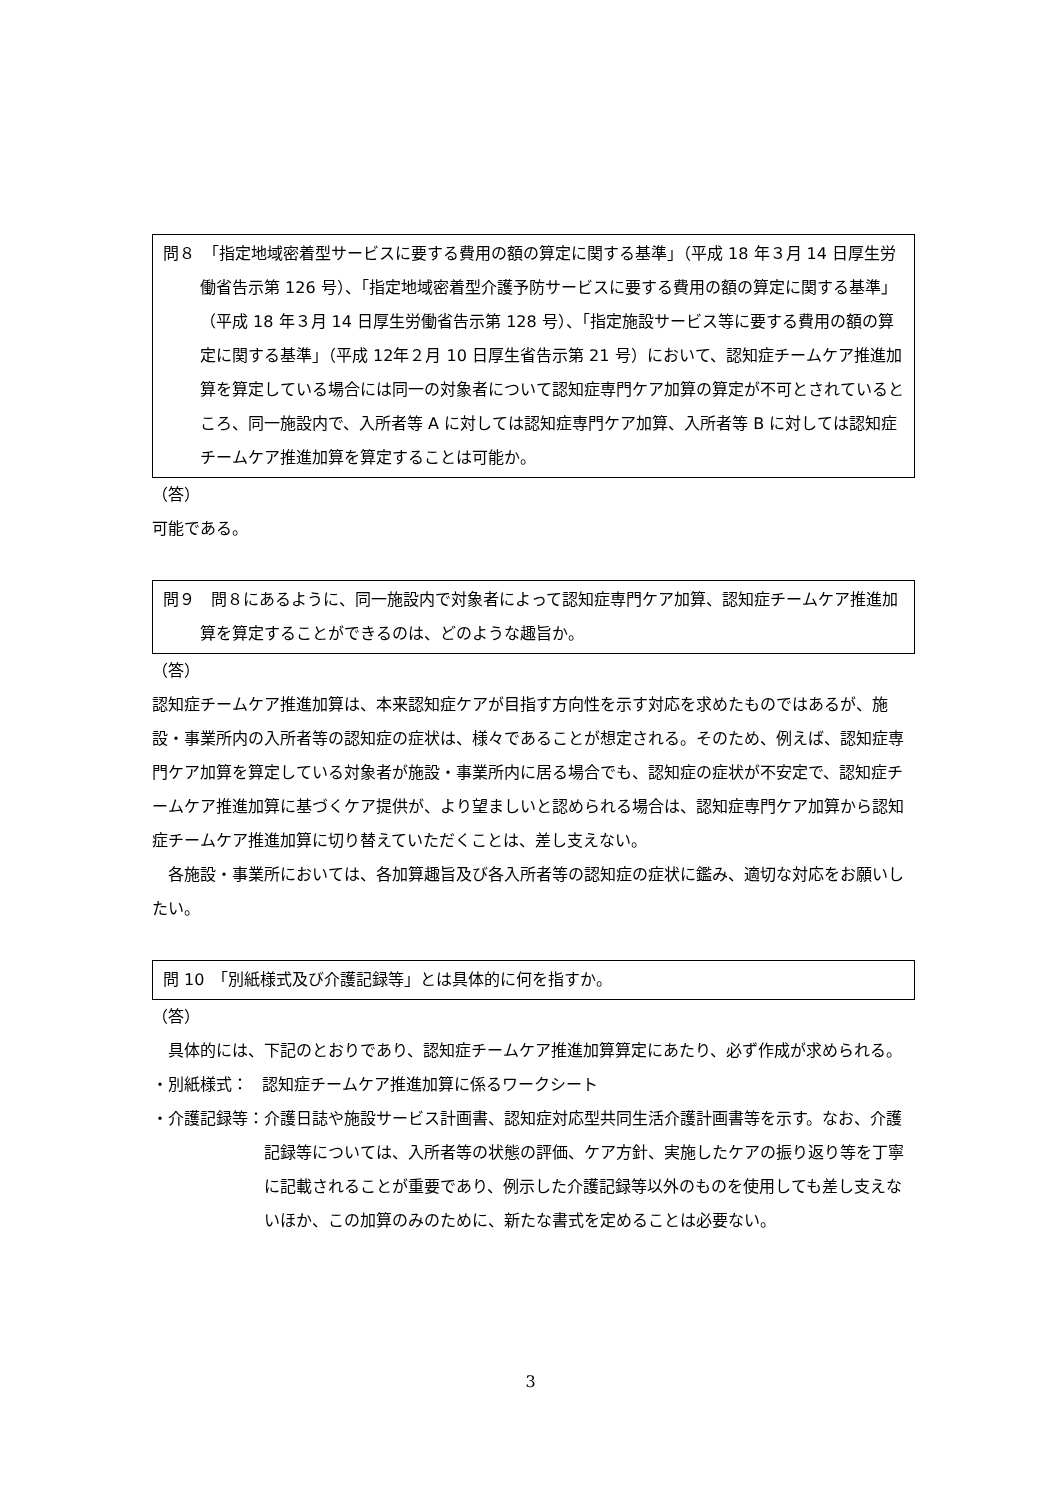問８　「指定地域密着型サービスに要する費用の額の算定に関する基準」（平成 18 年３月 14 日厚生労働省告示第 126 号）、「指定地域密着型介護予防サービスに要する費用の額の算定に関する基準」（平成 18 年３月 14 日厚生労働省告示第 128 号）、「指定施設サービス等に要する費用の額の算定に関する基準」（平成 12年２月 10 日厚生省告示第 21 号）において、認知症チームケア推進加算を算定している場合には同一の対象者について認知症専門ケア加算の算定が不可とされているところ、同一施設内で、入所者等 A に対しては認知症専門ケア加算、入所者等 B に対しては認知症チームケア推進加算を算定することは可能か。
（答）
可能である。
問９　問８にあるように、同一施設内で対象者によって認知症専門ケア加算、認知症チームケア推進加算を算定することができるのは、どのような趣旨か。
（答）
認知症チームケア推進加算は、本来認知症ケアが目指す方向性を示す対応を求めたものではあるが、施設・事業所内の入所者等の認知症の症状は、様々であることが想定される。そのため、例えば、認知症専門ケア加算を算定している対象者が施設・事業所内に居る場合でも、認知症の症状が不安定で、認知症チームケア推進加算に基づくケア提供が、より望ましいと認められる場合は、認知症専門ケア加算から認知症チームケア推進加算に切り替えていただくことは、差し支えない。
各施設・事業所においては、各加算趣旨及び各入所者等の認知症の症状に鑑み、適切な対応をお願いしたい。
問 10　「別紙様式及び介護記録等」とは具体的に何を指すか。
（答）
具体的には、下記のとおりであり、認知症チームケア推進加算算定にあたり、必ず作成が求められる。
・別紙様式： 認知症チームケア推進加算に係るワークシート
・介護記録等： 介護日誌や施設サービス計画書、認知症対応型共同生活介護計画書等を示す。なお、介護記録等については、入所者等の状態の評価、ケア方針、実施したケアの振り返り等を丁寧に記載されることが重要であり、例示した介護記録等以外のものを使用しても差し支えないほか、この加算のみのために、新たな書式を定めることは必要ない。
3